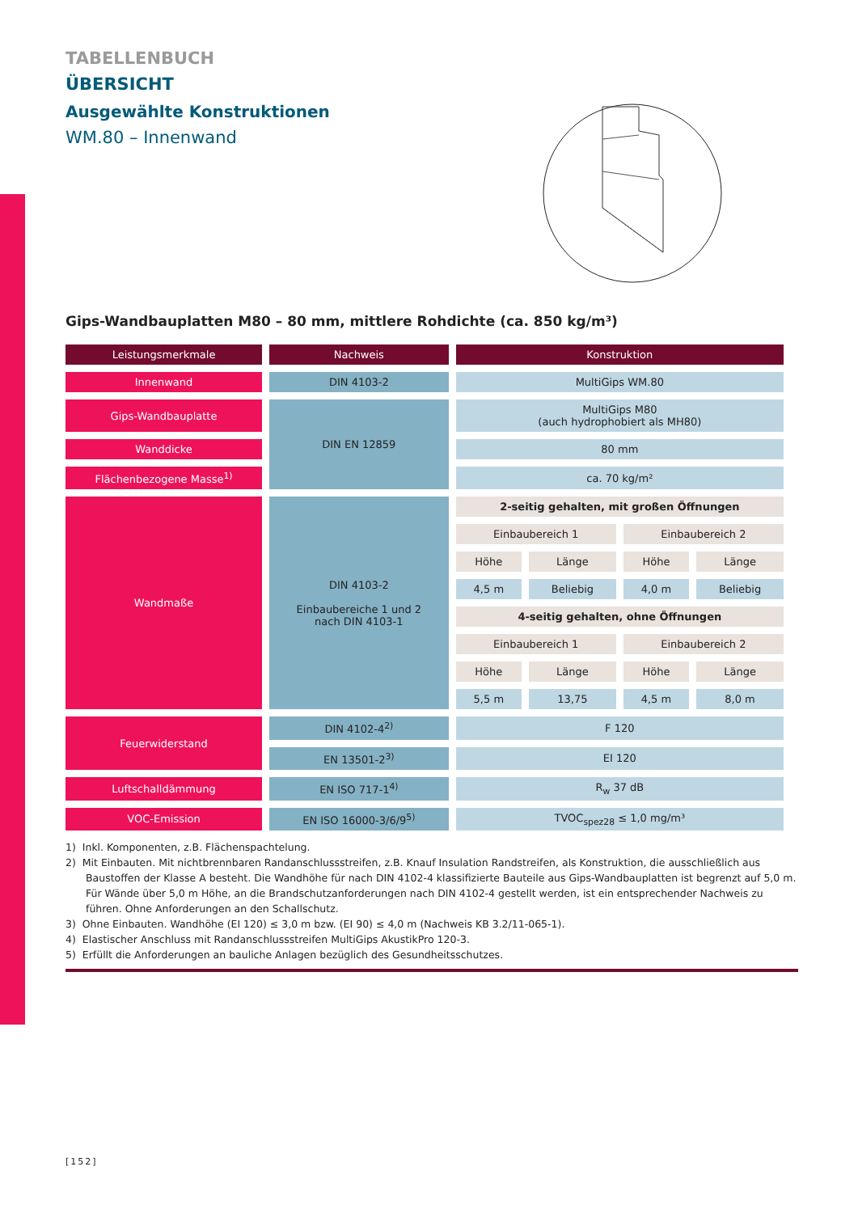TABELLENBUCH
ÜBERSICHT
Ausgewählte Konstruktionen
WM.80 – Innenwand
Gips-Wandbauplatten M80 – 80 mm, mittlere Rohdichte (ca. 850 kg/m³)
| Leistungsmerkmale | Nachweis | Konstruktion | | | |
| --- | --- | --- | --- | --- | --- |
| Innenwand | DIN 4103-2 | MultiGips WM.80 | | | |
| Gips-Wandbauplatte | DIN EN 12859 | MultiGips M80 (auch hydrophobiert als MH80) | | | |
| Wanddicke | | 80 mm | | | |
| Flächenbezogene Masse<sup>1)</sup> | | ca. 70 kg/m² | | | |
| Wandmaße | DIN 4103-2 Einbaubereiche 1 und 2 nach DIN 4103-1 | 2-seitig gehalten, mit großen Öffnungen | | | |
| | | Einbaubereich 1 | | Einbaubereich 2 | |
| | | Höhe | Länge | Höhe | Länge |
| | | 4,5 m | Beliebig | 4,0 m | Beliebig |
| | | 4-seitig gehalten, ohne Öffnungen | | | |
| | | Einbaubereich 1 | | Einbaubereich 2 | |
| | | Höhe | Länge | Höhe | Länge |
| | | 5,5 m | 13,75 | 4,5 m | 8,0 m |
| Feuerwiderstand | DIN 4102-4<sup>2)</sup> | F 120 | | | |
| | EN 13501-2<sup>3)</sup> | EI 120 | | | |
| Luftschalldämmung | EN ISO 717-1<sup>4)</sup> | R<sub>w</sub> 37 dB | | | |
| VOC-Emission | EN ISO 16000-3/6/9<sup>5)</sup> | TVOC<sub>spez28</sub> ≤ 1,0 mg/m³ | | | |
1) Inkl. Komponenten, z.B. Flächenspachtelung.
2) Mit Einbauten. Mit nichtbrennbaren Randanschlussstreifen, z.B. Knauf Insulation Randstreifen, als Konstruktion, die ausschließlich aus Baustoffen der Klasse A besteht. Die Wandhöhe für nach DIN 4102-4 klassifizierte Bauteile aus Gips-Wandbauplatten ist begrenzt auf 5,0 m. Für Wände über 5,0 m Höhe, an die Brandschutzanforderungen nach DIN 4102-4 gestellt werden, ist ein entsprechender Nachweis zu führen. Ohne Anforderungen an den Schallschutz.
3) Ohne Einbauten. Wandhöhe (EI 120) ≤ 3,0 m bzw. (EI 90) ≤ 4,0 m (Nachweis KB 3.2/11-065-1).
4) Elastischer Anschluss mit Randanschlussstreifen MultiGips AkustikPro 120-3.
5) Erfüllt die Anforderungen an bauliche Anlagen bezüglich des Gesundheitsschutzes.
[152]